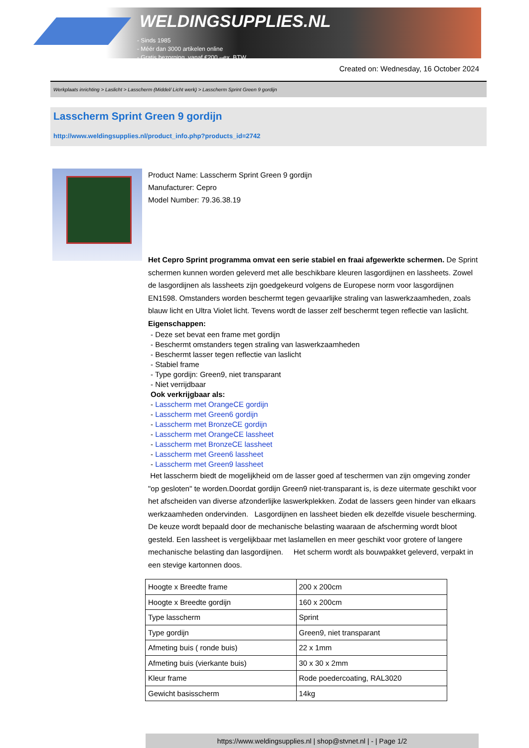WELDINGSUPPLIES.NL
- Sinds 1985
- Méér dan 3000 artikelen online
- Gratis bezorging, vanaf €200,--ex. BTW
Created on: Wednesday, 16 October 2024
Werkplaats inrichting > Laslicht > Lasscherm (Middel/ Licht werk) > Lasscherm Sprint Green 9 gordijn
Lasscherm Sprint Green 9 gordijn
http://www.weldingsupplies.nl/product_info.php?products_id=2742
Product Name: Lasscherm Sprint Green 9 gordijn
Manufacturer: Cepro
Model Number: 79.36.38.19
Het Cepro Sprint programma omvat een serie stabiel en fraai afgewerkte schermen. De Sprint schermen kunnen worden geleverd met alle beschikbare kleuren lasgordijnen en lassheets. Zowel de lasgordijnen als lassheets zijn goedgekeurd volgens de Europese norm voor lasgordijnen EN1598. Omstanders worden beschermt tegen gevaarlijke straling van laswerkzaamheden, zoals blauw licht en Ultra Violet licht. Tevens wordt de lasser zelf beschermt tegen reflectie van laslicht. Eigenschappen:
- Deze set bevat een frame met gordijn
- Beschermt omstanders tegen straling van laswerkzaamheden
- Beschermt lasser tegen reflectie van laslicht
- Stabiel frame
- Type gordijn: Green9, niet transparant
- Niet verrijdbaar
Ook verkrijgbaar als:
- Lasscherm met OrangeCE gordijn
- Lasscherm met Green6 gordijn
- Lasscherm met BronzeCE gordijn
- Lasscherm met OrangeCE lassheet
- Lasscherm met BronzeCE lassheet
- Lasscherm met Green6 lassheet
- Lasscherm met Green9 lassheet
Het lasscherm biedt de mogelijkheid om de lasser goed af teschermen van zijn omgeving zonder "op gesloten" te worden.Doordat gordijn Green9 niet-transparant is, is deze uitermate geschikt voor het afscheiden van diverse afzonderlijke laswerkplekken. Zodat de lassers geen hinder van elkaars werkzaamheden ondervinden. Lasgordijnen en lassheet bieden elk dezelfde visuele bescherming. De keuze wordt bepaald door de mechanische belasting waaraan de afscherming wordt bloot gesteld. Een lassheet is vergelijkbaar met laslamellen en meer geschikt voor grotere of langere mechanische belasting dan lasgordijnen. Het scherm wordt als bouwpakket geleverd, verpakt in een stevige kartonnen doos.
| Hoogte x Breedte frame | 200 x 200cm |
| Hoogte x Breedte gordijn | 160 x 200cm |
| Type lasscherm | Sprint |
| Type gordijn | Green9, niet transparant |
| Afmeting buis ( ronde buis) | 22 x 1mm |
| Afmeting buis (vierkante buis) | 30 x 30 x 2mm |
| Kleur frame | Rode poedercoating, RAL3020 |
| Gewicht basisscherm | 14kg |
https://www.weldingsupplies.nl | shop@stvnet.nl | - | Page 1/2